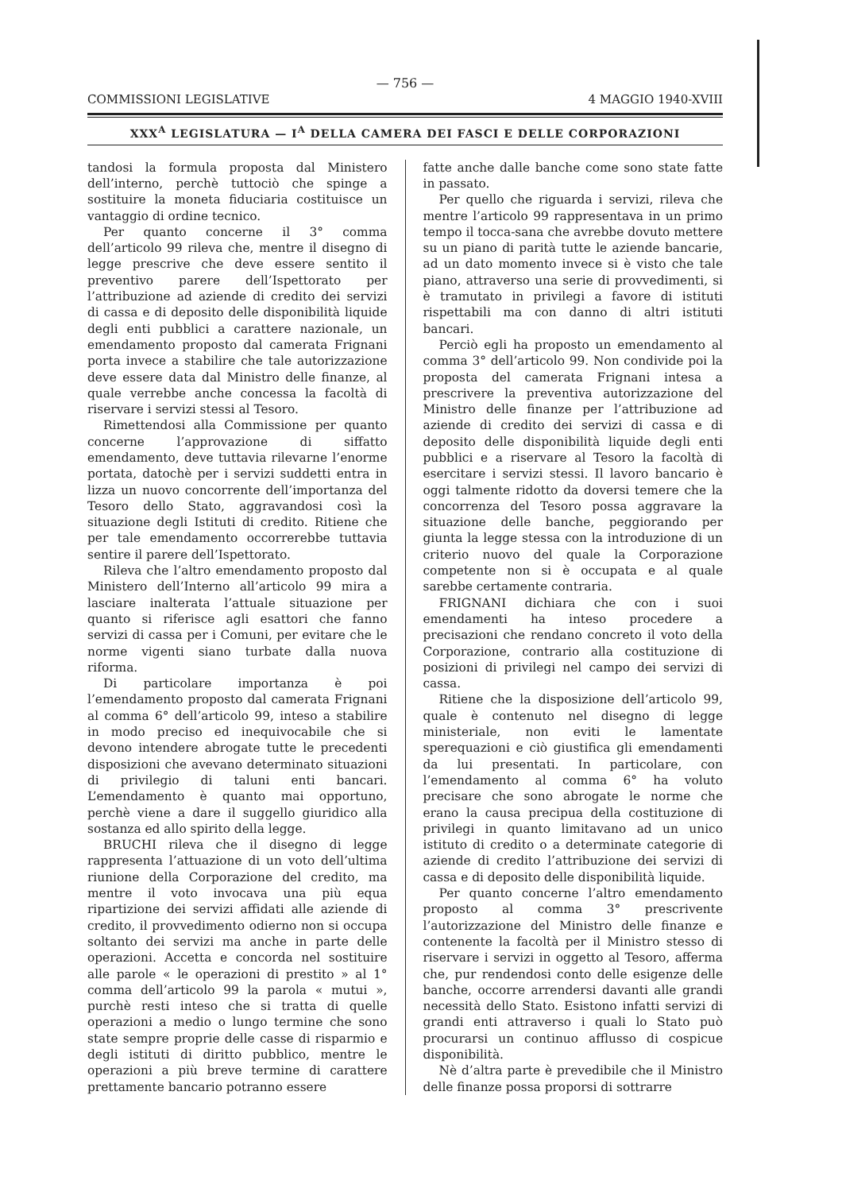— 756 —
COMMISSIONI LEGISLATIVE 4 MAGGIO 1940-XVIII
XXX<sup>A</sup> LEGISLATURA — I<sup>A</sup> DELLA CAMERA DEI FASCI E DELLE CORPORAZIONI
tandosi la formula proposta dal Ministero dell’interno, perchè tuttociò che spinge a sostituire la moneta fiduciaria costituisce un vantaggio di ordine tecnico.
Per quanto concerne il 3° comma dell’articolo 99 rileva che, mentre il disegno di legge prescrive che deve essere sentito il preventivo parere dell’Ispettorato per l’attribuzione ad aziende di credito dei servizi di cassa e di deposito delle disponibilità liquide degli enti pubblici a carattere nazionale, un emendamento proposto dal camerata Frignani porta invece a stabilire che tale autorizzazione deve essere data dal Ministro delle finanze, al quale verrebbe anche concessa la facoltà di riservare i servizi stessi al Tesoro.
Rimettendosi alla Commissione per quanto concerne l’approvazione di siffatto emendamento, deve tuttavia rilevarne l’enorme portata, datochè per i servizi suddetti entra in lizza un nuovo concorrente dell’importanza del Tesoro dello Stato, aggravandosi così la situazione degli Istituti di credito. Ritiene che per tale emendamento occorrerebbe tuttavia sentire il parere dell’Ispettorato.
Rileva che l’altro emendamento proposto dal Ministero dell’Interno all’articolo 99 mira a lasciare inalterata l’attuale situazione per quanto si riferisce agli esattori che fanno servizi di cassa per i Comuni, per evitare che le norme vigenti siano turbate dalla nuova riforma.
Di particolare importanza è poi l’emendamento proposto dal camerata Frignani al comma 6° dell’articolo 99, inteso a stabilire in modo preciso ed inequivocabile che si devono intendere abrogate tutte le precedenti disposizioni che avevano determinato situazioni di privilegio di taluni enti bancari. L’emendamento è quanto mai opportuno, perchè viene a dare il suggello giuridico alla sostanza ed allo spirito della legge.
BRUCHI rileva che il disegno di legge rappresenta l’attuazione di un voto dell’ultima riunione della Corporazione del credito, ma mentre il voto invocava una più equa ripartizione dei servizi affidati alle aziende di credito, il provvedimento odierno non si occupa soltanto dei servizi ma anche in parte delle operazioni. Accetta e concorda nel sostituire alle parole « le operazioni di prestito » al 1° comma dell’articolo 99 la parola « mutui », purchè resti inteso che si tratta di quelle operazioni a medio o lungo termine che sono state sempre proprie delle casse di risparmio e degli istituti di diritto pubblico, mentre le operazioni a più breve termine di carattere prettamente bancario potranno essere
fatte anche dalle banche come sono state fatte in passato.
Per quello che riguarda i servizi, rileva che mentre l’articolo 99 rappresentava in un primo tempo il tocca-sana che avrebbe dovuto mettere su un piano di parità tutte le aziende bancarie, ad un dato momento invece si è visto che tale piano, attraverso una serie di provvedimenti, si è tramutato in privilegi a favore di istituti rispettabili ma con danno di altri istituti bancari.
Perciò egli ha proposto un emendamento al comma 3° dell’articolo 99. Non condivide poi la proposta del camerata Frignani intesa a prescrivere la preventiva autorizzazione del Ministro delle finanze per l’attribuzione ad aziende di credito dei servizi di cassa e di deposito delle disponibilità liquide degli enti pubblici e a riservare al Tesoro la facoltà di esercitare i servizi stessi. Il lavoro bancario è oggi talmente ridotto da doversi temere che la concorrenza del Tesoro possa aggravare la situazione delle banche, peggiorando per giunta la legge stessa con la introduzione di un criterio nuovo del quale la Corporazione competente non si è occupata e al quale sarebbe certamente contraria.
FRIGNANI dichiara che con i suoi emendamenti ha inteso procedere a precisazioni che rendano concreto il voto della Corporazione, contrario alla costituzione di posizioni di privilegi nel campo dei servizi di cassa.
Ritiene che la disposizione dell’articolo 99, quale è contenuto nel disegno di legge ministeriale, non eviti le lamentate sperequazioni e ciò giustifica gli emendamenti da lui presentati. In particolare, con l’emendamento al comma 6° ha voluto precisare che sono abrogate le norme che erano la causa precipua della costituzione di privilegi in quanto limitavano ad un unico istituto di credito o a determinate categorie di aziende di credito l’attribuzione dei servizi di cassa e di deposito delle disponibilità liquide.
Per quanto concerne l’altro emendamento proposto al comma 3° prescrivente l’autorizzazione del Ministro delle finanze e contenente la facoltà per il Ministro stesso di riservare i servizi in oggetto al Tesoro, afferma che, pur rendendosi conto delle esigenze delle banche, occorre arrendersi davanti alle grandi necessità dello Stato. Esistono infatti servizi di grandi enti attraverso i quali lo Stato può procurarsi un continuo afflusso di cospicue disponibilità.
Nè d’altra parte è prevedibile che il Ministro delle finanze possa proporsi di sottrarre